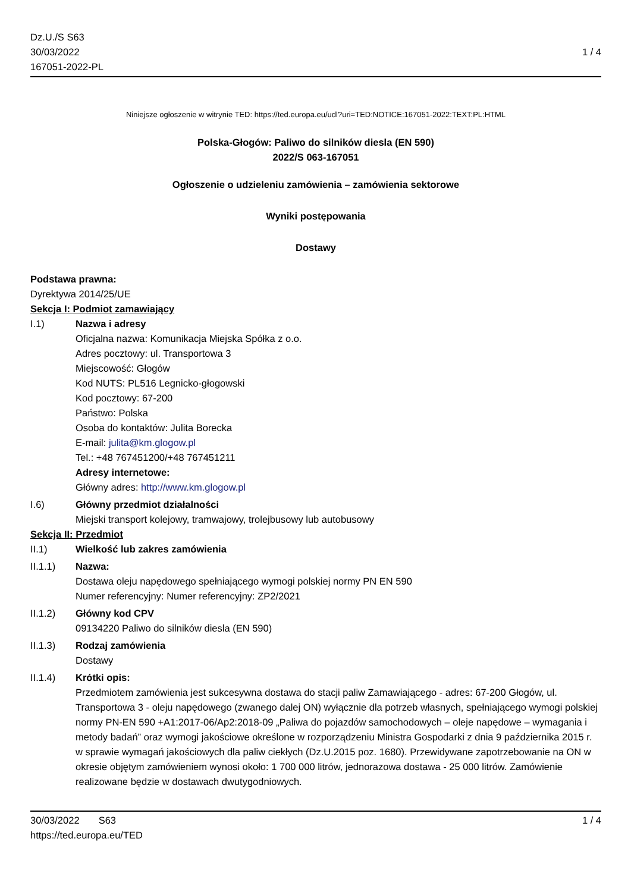Dz.U./S S63
30/03/2022
167051-2022-PL
1 / 4
Niniejsze ogłoszenie w witrynie TED: https://ted.europa.eu/udl?uri=TED:NOTICE:167051-2022:TEXT:PL:HTML
Polska-Głogów: Paliwo do silników diesla (EN 590)
2022/S 063-167051
Ogłoszenie o udzieleniu zamówienia – zamówienia sektorowe
Wyniki postępowania
Dostawy
Podstawa prawna:
Dyrektywa 2014/25/UE
Sekcja I: Podmiot zamawiający
I.1) Nazwa i adresy
Oficjalna nazwa: Komunikacja Miejska Spółka z o.o.
Adres pocztowy: ul. Transportowa 3
Miejscowość: Głogów
Kod NUTS: PL516 Legnicko-głogowski
Kod pocztowy: 67-200
Państwo: Polska
Osoba do kontaktów: Julita Borecka
E-mail: julita@km.glogow.pl
Tel.: +48 767451200/+48 767451211
Adresy internetowe:
Główny adres: http://www.km.glogow.pl
I.6) Główny przedmiot działalności
Miejski transport kolejowy, tramwajowy, trolejbusowy lub autobusowy
Sekcja II: Przedmiot
II.1) Wielkość lub zakres zamówienia
II.1.1) Nazwa:
Dostawa oleju napędowego spełniającego wymogi polskiej normy PN EN 590
Numer referencyjny: Numer referencyjny: ZP2/2021
II.1.2) Główny kod CPV
09134220 Paliwo do silników diesla (EN 590)
II.1.3) Rodzaj zamówienia
Dostawy
II.1.4) Krótki opis:
Przedmiotem zamówienia jest sukcesywna dostawa do stacji paliw Zamawiającego - adres: 67-200 Głogów, ul. Transportowa 3 - oleju napędowego (zwanego dalej ON) wyłącznie dla potrzeb własnych, spełniającego wymogi polskiej normy PN-EN 590 +A1:2017-06/Ap2:2018-09 „Paliwa do pojazdów samochodowych – oleje napędowe – wymagania i metody badań” oraz wymogi jakościowe określone w rozporządzeniu Ministra Gospodarki z dnia 9 października 2015 r. w sprawie wymagań jakościowych dla paliw ciekłych (Dz.U.2015 poz. 1680). Przewidywane zapotrzebowanie na ON w okresie objętym zamówieniem wynosi około: 1 700 000 litrów, jednorazowa dostawa - 25 000 litrów. Zamówienie realizowane będzie w dostawach dwutygodniowych.
30/03/2022 S63 1 / 4
https://ted.europa.eu/TED